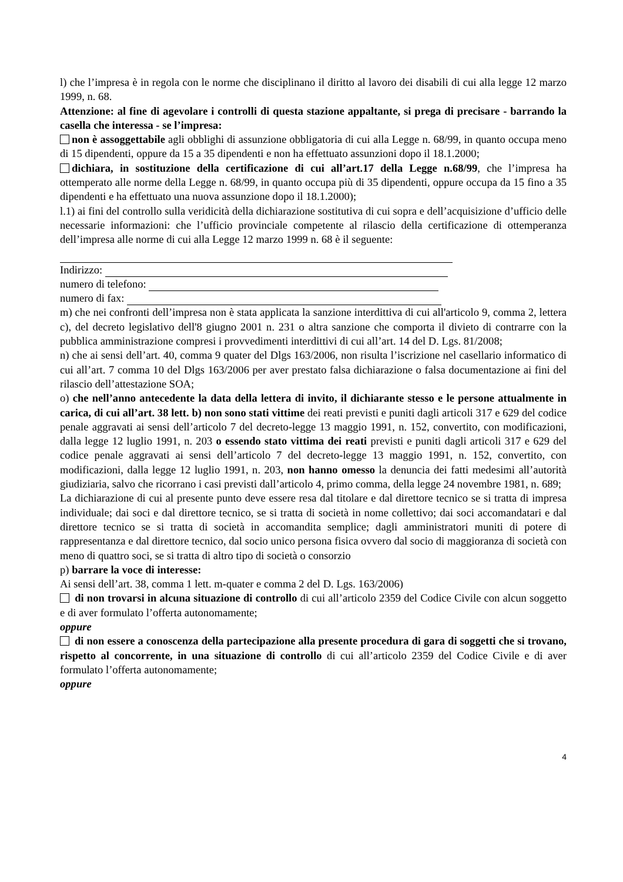l) che l’impresa è in regola con le norme che disciplinano il diritto al lavoro dei disabili di cui alla legge 12 marzo 1999, n. 68.
Attenzione: al fine di agevolare i controlli di questa stazione appaltante, si prega di precisare - barrando la casella che interessa - se l’impresa:
non è assoggettabile agli obblighi di assunzione obbligatoria di cui alla Legge n. 68/99, in quanto occupa meno di 15 dipendenti, oppure da 15 a 35 dipendenti e non ha effettuato assunzioni dopo il 18.1.2000;
dichiara, in sostituzione della certificazione di cui all’art.17 della Legge n.68/99, che l’impresa ha ottemperato alle norme della Legge n. 68/99, in quanto occupa più di 35 dipendenti, oppure occupa da 15 fino a 35 dipendenti e ha effettuato una nuova assunzione dopo il 18.1.2000);
l.1) ai fini del controllo sulla veridicità della dichiarazione sostitutiva di cui sopra e dell’acquisizione d’ufficio delle necessarie informazioni: che l’ufficio provinciale competente al rilascio della certificazione di ottemperanza dell’impresa alle norme di cui alla Legge 12 marzo 1999 n. 68 è il seguente:
Indirizzo:
numero di telefono:
numero di fax:
m) che nei confronti dell’impresa non è stata applicata la sanzione interdittiva di cui all'articolo 9, comma 2, lettera c), del decreto legislativo dell'8 giugno 2001 n. 231 o altra sanzione che comporta il divieto di contrarre con la pubblica amministrazione compresi i provvedimenti interdittivi di cui all’art. 14 del D. Lgs. 81/2008;
n) che ai sensi dell’art. 40, comma 9 quater del Dlgs 163/2006, non risulta l’iscrizione nel casellario informatico di cui all’art. 7 comma 10 del Dlgs 163/2006 per aver prestato falsa dichiarazione o falsa documentazione ai fini del rilascio dell’attestazione SOA;
o) che nell’anno antecedente la data della lettera di invito, il dichiarante stesso e le persone attualmente in carica, di cui all’art. 38 lett. b) non sono stati vittime dei reati previsti e puniti dagli articoli 317 e 629 del codice penale aggravati ai sensi dell’articolo 7 del decreto-legge 13 maggio 1991, n. 152, convertito, con modificazioni, dalla legge 12 luglio 1991, n. 203 o essendo stato vittima dei reati previsti e puniti dagli articoli 317 e 629 del codice penale aggravati ai sensi dell’articolo 7 del decreto-legge 13 maggio 1991, n. 152, convertito, con modificazioni, dalla legge 12 luglio 1991, n. 203, non hanno omesso la denuncia dei fatti medesimi all’autorità giudiziaria, salvo che ricorrano i casi previsti dall’articolo 4, primo comma, della legge 24 novembre 1981, n. 689;
La dichiarazione di cui al presente punto deve essere resa dal titolare e dal direttore tecnico se si tratta di impresa individuale; dai soci e dal direttore tecnico, se si tratta di società in nome collettivo; dai soci accomandatari e dal direttore tecnico se si tratta di società in accomandita semplice; dagli amministratori muniti di potere di rappresentanza e dal direttore tecnico, dal socio unico persona fisica ovvero dal socio di maggioranza di società con meno di quattro soci, se si tratta di altro tipo di società o consorzio
p) barrare la voce di interesse:
Ai sensi dell’art. 38, comma 1 lett. m-quater e comma 2 del D. Lgs. 163/2006)
di non trovarsi in alcuna situazione di controllo di cui all’articolo 2359 del Codice Civile con alcun soggetto e di aver formulato l’offerta autonomamente;
oppure
di non essere a conoscenza della partecipazione alla presente procedura di gara di soggetti che si trovano, rispetto al concorrente, in una situazione di controllo di cui all’articolo 2359 del Codice Civile e di aver formulato l’offerta autonomamente;
oppure
4